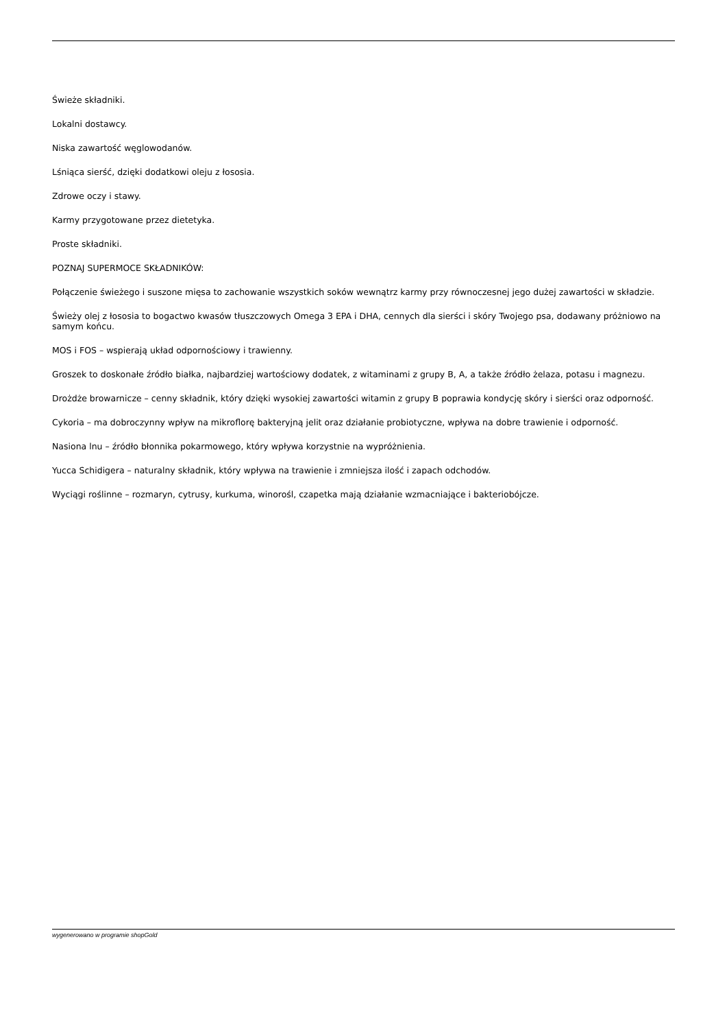Świeże składniki.
Lokalni dostawcy.
Niska zawartość węglowodanów.
Lśniąca sierść, dzięki dodatkowi oleju z łososia.
Zdrowe oczy i stawy.
Karmy przygotowane przez dietetyka.
Proste składniki.
POZNAJ SUPERMOCE SKŁADNIKÓW:
Połączenie świeżego i suszone mięsa to zachowanie wszystkich soków wewnątrz karmy przy równoczesnej jego dużej zawartości w składzie.
Świeży olej z łososia to bogactwo kwasów tłuszczowych Omega 3 EPA i DHA, cennych dla sierści i skóry Twojego psa, dodawany próżniowo na samym końcu.
MOS i FOS – wspierają układ odpornościowy i trawienny.
Groszek to doskonałe źródło białka, najbardziej wartościowy dodatek, z witaminami z grupy B, A, a także źródło żelaza, potasu i magnezu.
Drożdże browarnicze – cenny składnik, który dzięki wysokiej zawartości witamin z grupy B poprawia kondycję skóry i sierści oraz odporność.
Cykoria – ma dobroczynny wpływ na mikroflorę bakteryjną jelit oraz działanie probiotyczne, wpływa na dobre trawienie i odporność.
Nasiona lnu – źródło błonnika pokarmowego, który wpływa korzystnie na wypróżnienia.
Yucca Schidigera – naturalny składnik, który wpływa na trawienie i zmniejsza ilość i zapach odchodów.
Wyciągi roślinne – rozmaryn, cytrusy, kurkuma, winorośl, czapetka mają działanie wzmacniające i bakteriobójcze.
wygenerowano w programie shopGold